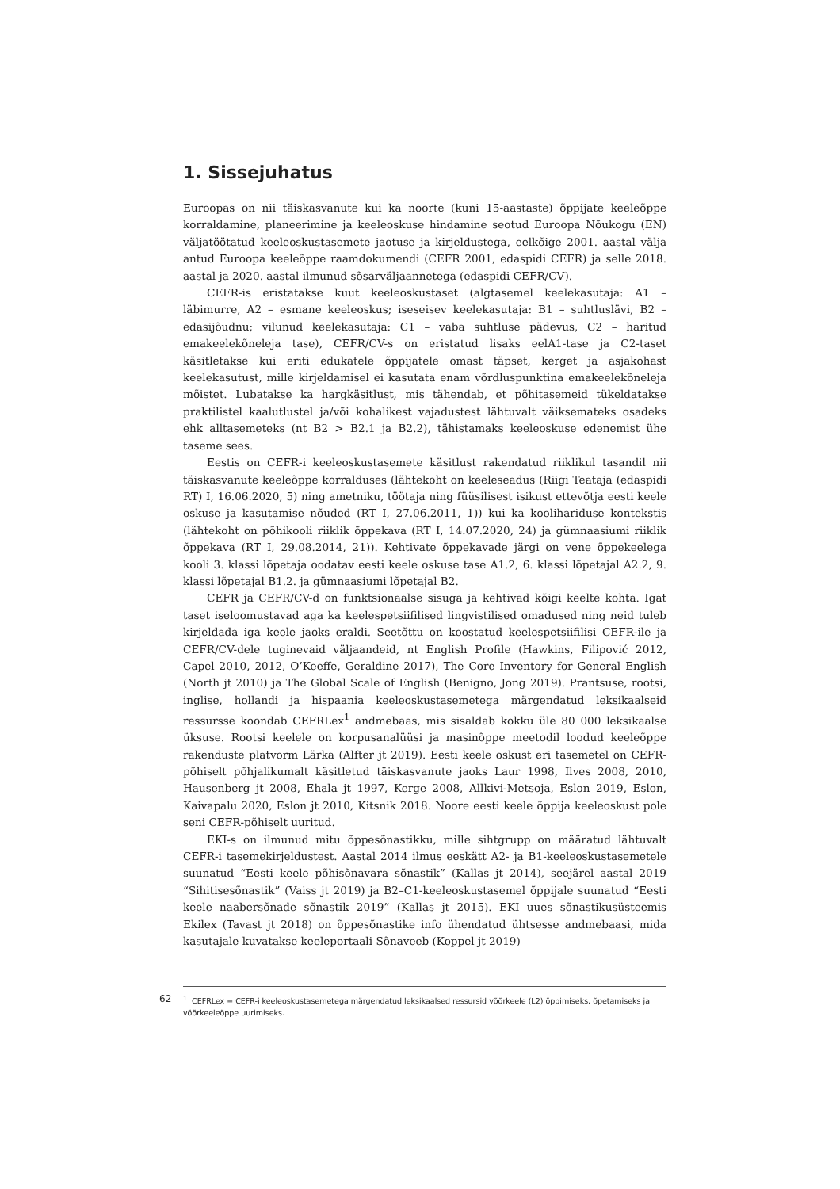1. Sissejuhatus
Euroopas on nii täiskasvanute kui ka noorte (kuni 15-aastaste) õppijate keeleõppe korraldamine, planeerimine ja keeleoskuse hindamine seotud Euroopa Nõukogu (EN) väljatöötatud keeleoskustasemete jaotuse ja kirjeldustega, eelkõige 2001. aastal välja antud Euroopa keeleõppe raamdokumendi (CEFR 2001, edaspidi CEFR) ja selle 2018. aastal ja 2020. aastal ilmunud sõsarväljaannetega (edaspidi CEFR/CV).
CEFR-is eristatakse kuut keeleoskustaset (algtasemel keelekasutaja: A1 – läbimurre, A2 – esmane keeleoskus; iseseisev keelekasutaja: B1 – suhtluslävi, B2 – edasijõudnu; vilunud keelekasutaja: C1 – vaba suhtluse pädevus, C2 – haritud emakeelekõneleja tase), CEFR/CV-s on eristatud lisaks eelA1-tase ja C2-taset käsitletakse kui eriti edukatele õppijatele omast täpset, kerget ja asjakohast keelekasutust, mille kirjeldamisel ei kasutata enam võrdluspunktina emakeelekõneleja mõistet. Lubatakse ka hargkäsitlust, mis tähendab, et põhitasemeid tükeldatakse praktilistel kaalutlustel ja/või kohalikest vajadustest lähtuvalt väiksemateks osadeks ehk alltasemeteks (nt B2 > B2.1 ja B2.2), tähistamaks keeleoskuse edenemist ühe taseme sees.
Eestis on CEFR-i keeleoskustasemete käsitlust rakendatud riiklikul tasandil nii täiskasvanute keeleõppe korralduses (lähtekoht on keeleseadus (Riigi Teataja (edaspidi RT) I, 16.06.2020, 5) ning ametniku, töötaja ning füüsilisest isikust ettevõtja eesti keele oskuse ja kasutamise nõuded (RT I, 27.06.2011, 1)) kui ka koolihariduse kontekstis (lähtekoht on põhikooli riiklik õppekava (RT I, 14.07.2020, 24) ja gümnaasiumi riiklik õppekava (RT I, 29.08.2014, 21)). Kehtivate õppekavade järgi on vene õppekeelega kooli 3. klassi lõpetaja oodatav eesti keele oskuse tase A1.2, 6. klassi lõpetajal A2.2, 9. klassi lõpetajal B1.2. ja gümnaasiumi lõpetajal B2.
CEFR ja CEFR/CV-d on funktsionaalse sisuga ja kehtivad kõigi keelte kohta. Igat taset iseloomustavad aga ka keelespetsiifilised lingvistilised omadused ning neid tuleb kirjeldada iga keele jaoks eraldi. Seetõttu on koostatud keelespetsiifilisi CEFR-ile ja CEFR/CV-dele tuginevaid väljaandeid, nt English Profile (Hawkins, Filipović 2012, Capel 2010, 2012, O’Keeffe, Geraldine 2017), The Core Inventory for General English (North jt 2010) ja The Global Scale of English (Benigno, Jong 2019). Prantsuse, rootsi, inglise, hollandi ja hispaania keeleoskustasemetega märgendatud leksikaalseid ressursse koondab CEFRLex<sup>1</sup> andmebaas, mis sisaldab kokku üle 80 000 leksikaalse üksuse. Rootsi keelele on korpusanalüüsi ja masinõppe meetodil loodud keeleõppe rakenduste platvorm Lärka (Alfter jt 2019). Eesti keele oskust eri tasemetel on CEFR-põhiselt põhjalikumalt käsitletud täiskasvanute jaoks Laur 1998, Ilves 2008, 2010, Hausenberg jt 2008, Ehala jt 1997, Kerge 2008, Allkivi-Metsoja, Eslon 2019, Eslon, Kaivapalu 2020, Eslon jt 2010, Kitsnik 2018. Noore eesti keele õppija keeleoskust pole seni CEFR-põhiselt uuritud.
EKI-s on ilmunud mitu õppesõnastikku, mille sihtgrupp on määratud lähtuvalt CEFR-i tasemekirjeldustest. Aastal 2014 ilmus eeskätt A2- ja B1-keeleoskustasemetele suunatud “Eesti keele põhisõnavara sõnastik” (Kallas jt 2014), seejärel aastal 2019 “Sihitisesõnastik” (Vaiss jt 2019) ja B2–C1-keeleoskustasemel õppijale suunatud “Eesti keele naabersõnade sõnastik 2019” (Kallas jt 2015). EKI uues sõnastikusüsteemis Ekilex (Tavast jt 2018) on õppesõnastike info ühendatud ühtsesse andmebaasi, mida kasutajale kuvatakse keeleportaali Sõnaveeb (Koppel jt 2019)
62<sup>1</sup> CEFRLex = CEFR-i keeleoskustasemetega märgendatud leksikaalsed ressursid võõrkeele (L2) õppimiseks, õpetamiseks ja võõrkeeleõppe uurimiseks.